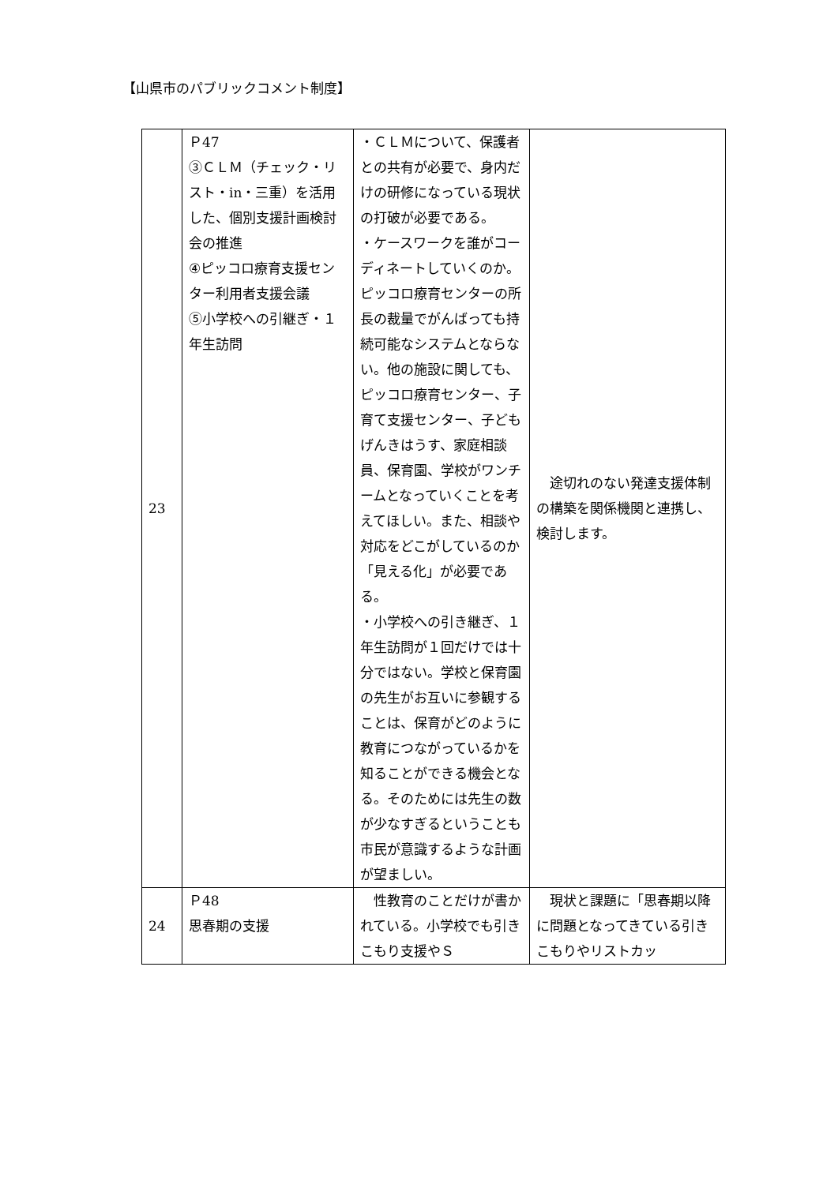【山県市のパブリックコメント制度】
| 23 | Ｐ47 ③ＣＬＭ（チェック・リスト・in・三重）を活用した、個別支援計画検討会の推進 ④ピッコロ療育支援センター利用者支援会議 ⑤小学校への引継ぎ・１年生訪問 | ・ＣＬＭについて、保護者との共有が必要で、身内だけの研修になっている現状の打破が必要である。 ・ケースワークを誰がコーディネートしていくのか。ピッコロ療育センターの所長の裁量でがんばっても持続可能なシステムとならない。他の施設に関しても、ピッコロ療育センター、子育て支援センター、子どもげんきはうす、家庭相談員、保育園、学校がワンチームとなっていくことを考えてほしい。また、相談や対応をどこがしているのか「見える化」が必要である。 ・小学校への引き継ぎ、１年生訪問が１回だけでは十分ではない。学校と保育園の先生がお互いに参観することは、保育がどのように教育につながっているかを知ることができる機会となる。そのためには先生の数が少なすぎるということも市民が意識するような計画が望ましい。 | 途切れのない発達支援体制の構築を関係機関と連携し、検討します。 |
| 24 | Ｐ48 思春期の支援 | 性教育のことだけが書かれている。小学校でも引きこもり支援やＳ | 現状と課題に「思春期以降に問題となってきている引きこもりやリストカッ |